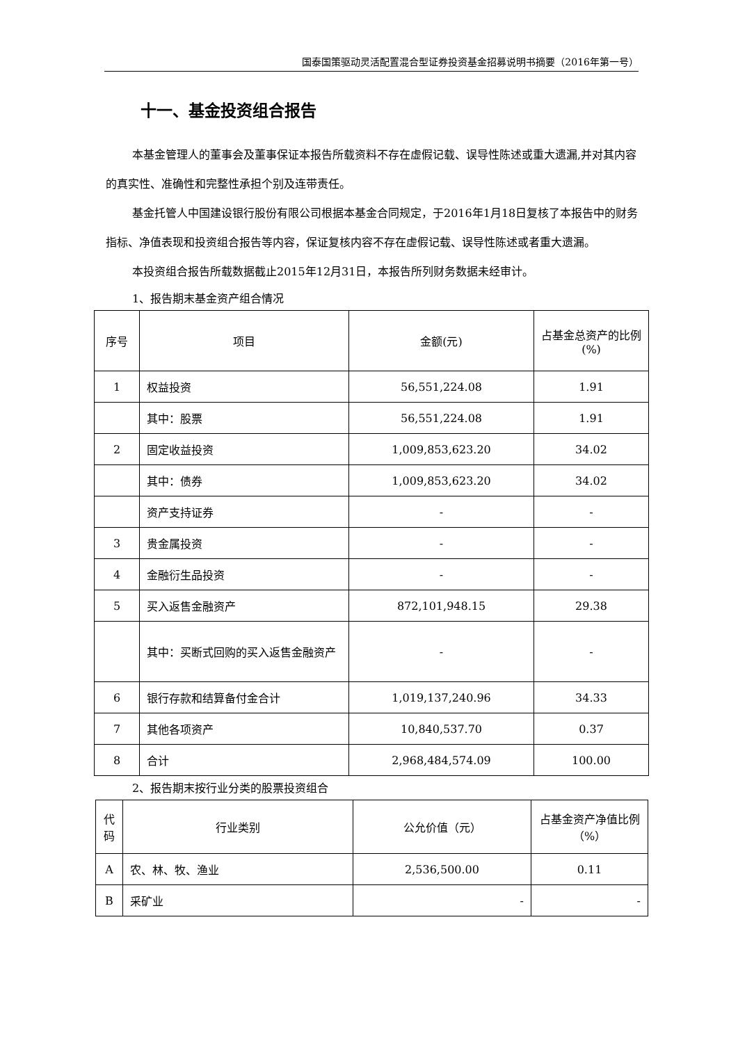国泰国策驱动灵活配置混合型证券投资基金招募说明书摘要（2016年第一号）
十一、基金投资组合报告
本基金管理人的董事会及董事保证本报告所载资料不存在虚假记载、误导性陈述或重大遗漏,并对其内容的真实性、准确性和完整性承担个别及连带责任。
基金托管人中国建设银行股份有限公司根据本基金合同规定，于2016年1月18日复核了本报告中的财务指标、净值表现和投资组合报告等内容，保证复核内容不存在虚假记载、误导性陈述或者重大遗漏。
本投资组合报告所载数据截止2015年12月31日，本报告所列财务数据未经审计。
1、报告期末基金资产组合情况
| 序号 | 项目 | 金额(元) | 占基金总资产的比例(%) |
| --- | --- | --- | --- |
| 1 | 权益投资 | 56,551,224.08 | 1.91 |
| | 其中：股票 | 56,551,224.08 | 1.91 |
| 2 | 固定收益投资 | 1,009,853,623.20 | 34.02 |
| | 其中：债券 | 1,009,853,623.20 | 34.02 |
| | 资产支持证券 | - | - |
| 3 | 贵金属投资 | - | - |
| 4 | 金融衍生品投资 | - | - |
| 5 | 买入返售金融资产 | 872,101,948.15 | 29.38 |
| | 其中：买断式回购的买入返售金融资产 | - | - |
| 6 | 银行存款和结算备付金合计 | 1,019,137,240.96 | 34.33 |
| 7 | 其他各项资产 | 10,840,537.70 | 0.37 |
| 8 | 合计 | 2,968,484,574.09 | 100.00 |
2、报告期末按行业分类的股票投资组合
| 代码 | 行业类别 | 公允价值（元） | 占基金资产净值比例（%） |
| --- | --- | --- | --- |
| A | 农、林、牧、渔业 | 2,536,500.00 | 0.11 |
| B | 采矿业 | - | - |